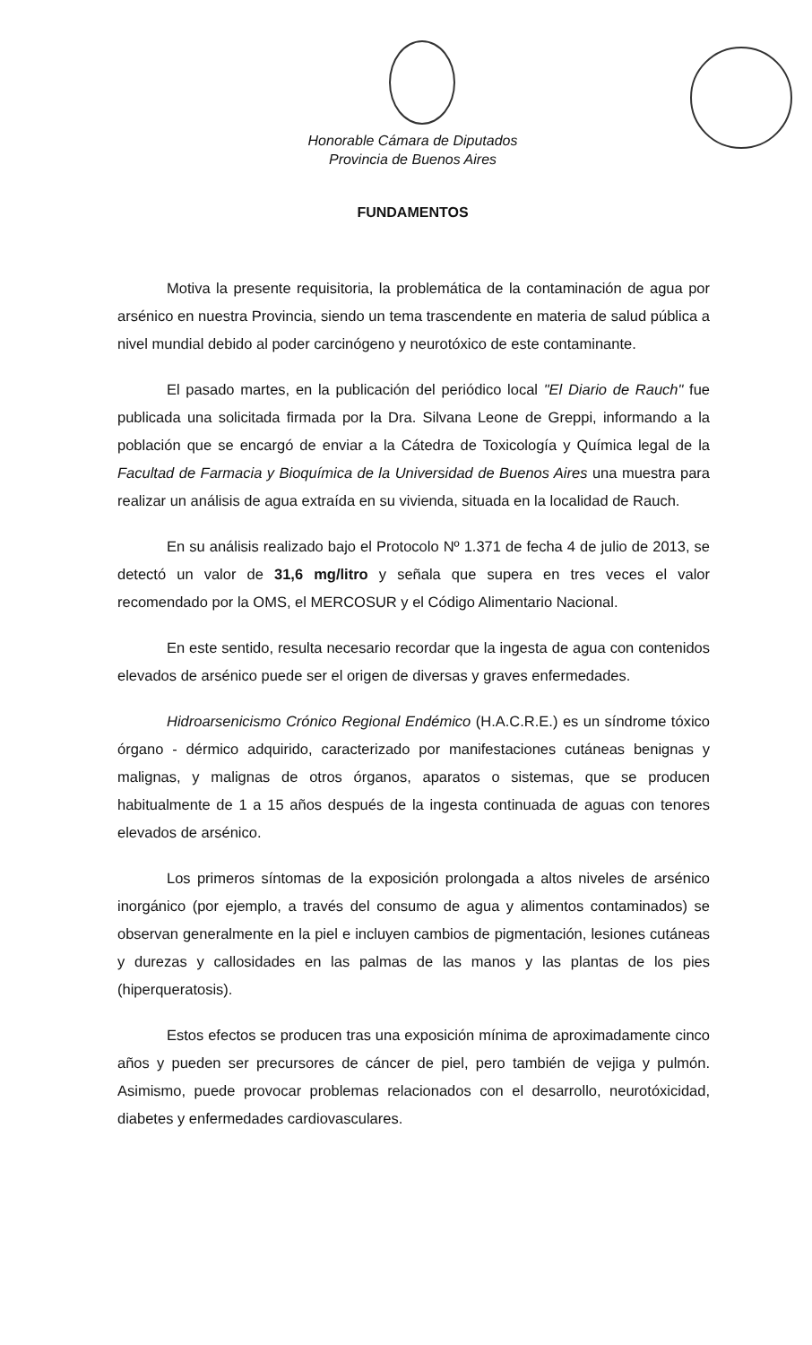Honorable Cámara de Diputados
Provincia de Buenos Aires
FUNDAMENTOS
Motiva la presente requisitoria, la problemática de la contaminación de agua por arsénico en nuestra Provincia, siendo un tema trascendente en materia de salud pública a nivel mundial debido al poder carcinógeno y neurotóxico de este contaminante.
El pasado martes, en la publicación del periódico local "El Diario de Rauch" fue publicada una solicitada firmada por la Dra. Silvana Leone de Greppi, informando a la población que se encargó de enviar a la Cátedra de Toxicología y Química legal de la Facultad de Farmacia y Bioquímica de la Universidad de Buenos Aires una muestra para realizar un análisis de agua extraída en su vivienda, situada en la localidad de Rauch.
En su análisis realizado bajo el Protocolo Nº 1.371 de fecha 4 de julio de 2013, se detectó un valor de 31,6 mg/litro y señala que supera en tres veces el valor recomendado por la OMS, el MERCOSUR y el Código Alimentario Nacional.
En este sentido, resulta necesario recordar que la ingesta de agua con contenidos elevados de arsénico puede ser el origen de diversas y graves enfermedades.
Hidroarsenicismo Crónico Regional Endémico (H.A.C.R.E.) es un síndrome tóxico órgano - dérmico adquirido, caracterizado por manifestaciones cutáneas benignas y malignas, y malignas de otros órganos, aparatos o sistemas, que se producen habitualmente de 1 a 15 años después de la ingesta continuada de aguas con tenores elevados de arsénico.
Los primeros síntomas de la exposición prolongada a altos niveles de arsénico inorgánico (por ejemplo, a través del consumo de agua y alimentos contaminados) se observan generalmente en la piel e incluyen cambios de pigmentación, lesiones cutáneas y durezas y callosidades en las palmas de las manos y las plantas de los pies (hiperqueratosis).
Estos efectos se producen tras una exposición mínima de aproximadamente cinco años y pueden ser precursores de cáncer de piel, pero también de vejiga y pulmón. Asimismo, puede provocar problemas relacionados con el desarrollo, neurotóxicidad, diabetes y enfermedades cardiovasculares.